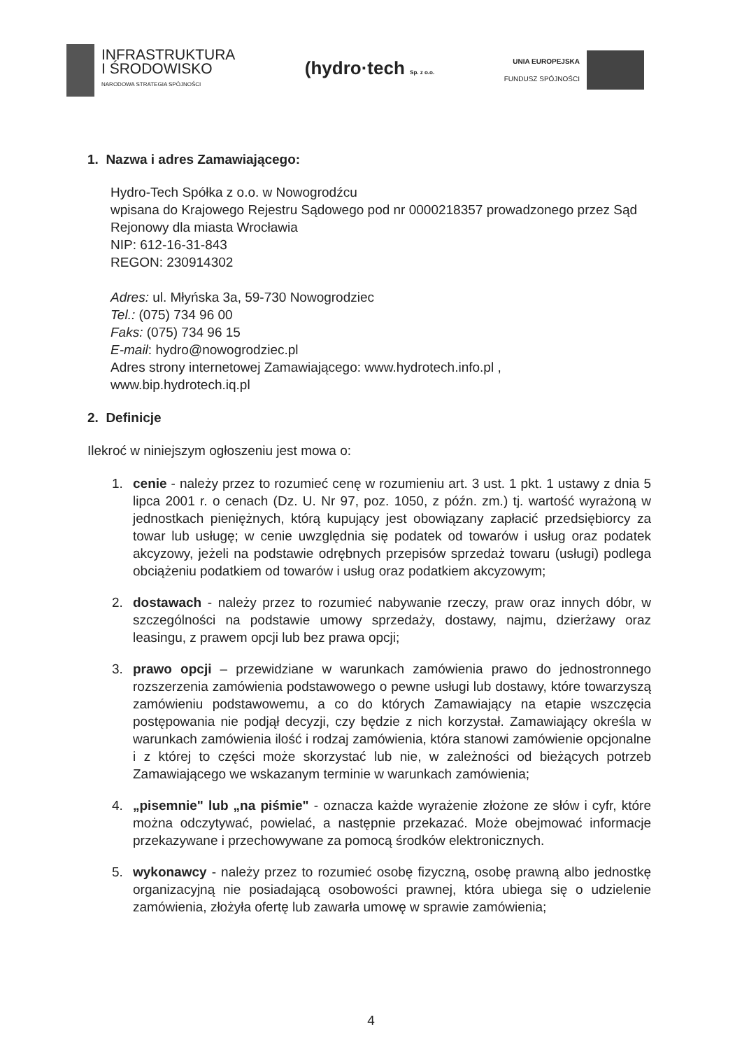INFRASTRUKTURA
I ŚRODOWISKO
NARODOWA STRATEGIA SPÓJNOŚCI
(hydro·tech Sp. z o.o.
UNIA EUROPEJSKA
FUNDUSZ SPÓJNOŚCI
1. Nazwa i adres Zamawiającego:
Hydro-Tech Spółka z o.o. w Nowogrodźcu
wpisana do Krajowego Rejestru Sądowego pod nr 0000218357 prowadzonego przez Sąd Rejonowy dla miasta Wrocławia
NIP: 612-16-31-843
REGON: 230914302
Adres: ul. Młyńska 3a, 59-730 Nowogrodziec
Tel.: (075) 734 96 00
Faks: (075) 734 96 15
E-mail: hydro@nowogrodziec.pl
Adres strony internetowej Zamawiającego: www.hydrotech.info.pl ,
www.bip.hydrotech.iq.pl
2. Definicje
Ilekroć w niniejszym ogłoszeniu jest mowa o:
1. cenie - należy przez to rozumieć cenę w rozumieniu art. 3 ust. 1 pkt. 1 ustawy z dnia 5 lipca 2001 r. o cenach (Dz. U. Nr 97, poz. 1050, z późn. zm.) tj. wartość wyrażoną w jednostkach pieniężnych, którą kupujący jest obowiązany zapłacić przedsiębiorcy za towar lub usługę; w cenie uwzględnia się podatek od towarów i usług oraz podatek akcyzowy, jeżeli na podstawie odrębnych przepisów sprzedaż towaru (usługi) podlega obciążeniu podatkiem od towarów i usług oraz podatkiem akcyzowym;
2. dostawach - należy przez to rozumieć nabywanie rzeczy, praw oraz innych dóbr, w szczególności na podstawie umowy sprzedaży, dostawy, najmu, dzierżawy oraz leasingu, z prawem opcji lub bez prawa opcji;
3. prawo opcji – przewidziane w warunkach zamówienia prawo do jednostronnego rozszerzenia zamówienia podstawowego o pewne usługi lub dostawy, które towarzyszą zamówieniu podstawowemu, a co do których Zamawiający na etapie wszczęcia postępowania nie podjął decyzji, czy będzie z nich korzystał. Zamawiający określa w warunkach zamówienia ilość i rodzaj zamówienia, która stanowi zamówienie opcjonalne i z której to części może skorzystać lub nie, w zależności od bieżących potrzeb Zamawiającego we wskazanym terminie w warunkach zamówienia;
4. „pisemnie" lub „na piśmie" - oznacza każde wyrażenie złożone ze słów i cyfr, które można odczytywać, powielać, a następnie przekazać. Może obejmować informacje przekazywane i przechowywane za pomocą środków elektronicznych.
5. wykonawcy - należy przez to rozumieć osobę fizyczną, osobę prawną albo jednostkę organizacyjną nie posiadającą osobowości prawnej, która ubiega się o udzielenie zamówienia, złożyła ofertę lub zawarła umowę w sprawie zamówienia;
4